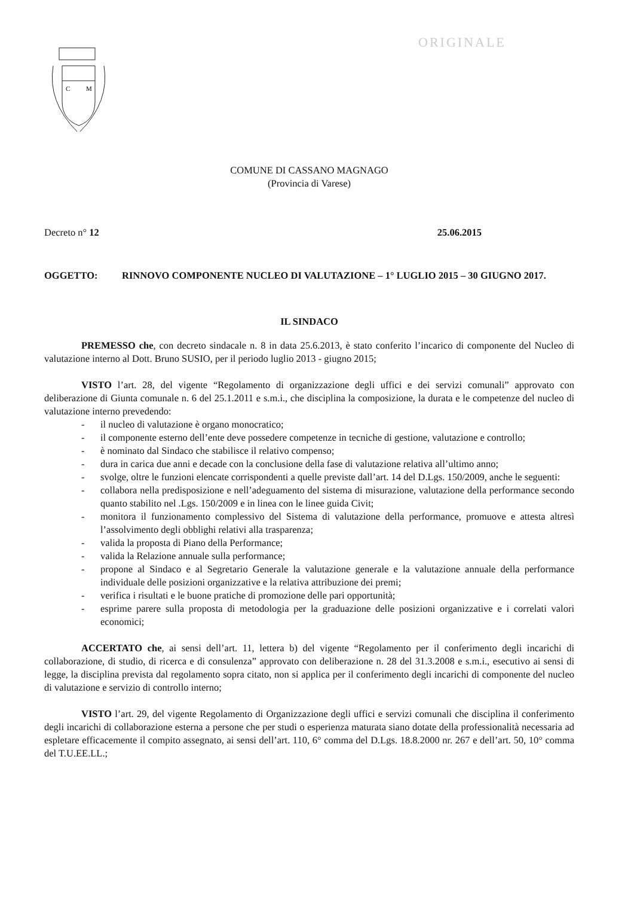ORIGINALE
C
M
COMUNE DI CASSANO MAGNAGO
(Provincia di Varese)
Decreto n° 12 25.06.2015
OGGETTO: RINNOVO COMPONENTE NUCLEO DI VALUTAZIONE – 1° LUGLIO 2015 – 30 GIUGNO 2017.
IL SINDACO
PREMESSO che, con decreto sindacale n. 8 in data 25.6.2013, è stato conferito l’incarico di componente del Nucleo di valutazione interno al Dott. Bruno SUSIO, per il periodo luglio 2013 - giugno 2015;
VISTO l’art. 28, del vigente “Regolamento di organizzazione degli uffici e dei servizi comunali” approvato con deliberazione di Giunta comunale n. 6 del 25.1.2011 e s.m.i., che disciplina la composizione, la durata e le competenze del nucleo di valutazione interno prevedendo:
- il nucleo di valutazione è organo monocratico;
- il componente esterno dell’ente deve possedere competenze in tecniche di gestione, valutazione e controllo;
- è nominato dal Sindaco che stabilisce il relativo compenso;
- dura in carica due anni e decade con la conclusione della fase di valutazione relativa all’ultimo anno;
- svolge, oltre le funzioni elencate corrispondenti a quelle previste dall’art. 14 del D.Lgs. 150/2009, anche le seguenti:
- collabora nella predisposizione e nell’adeguamento del sistema di misurazione, valutazione della performance secondo quanto stabilito nel .Lgs. 150/2009 e in linea con le linee guida Civit;
- monitora il funzionamento complessivo del Sistema di valutazione della performance, promuove e attesta altresì l’assolvimento degli obblighi relativi alla trasparenza;
- valida la proposta di Piano della Performance;
- valida la Relazione annuale sulla performance;
- propone al Sindaco e al Segretario Generale la valutazione generale e la valutazione annuale della performance individuale delle posizioni organizzative e la relativa attribuzione dei premi;
- verifica i risultati e le buone pratiche di promozione delle pari opportunità;
- esprime parere sulla proposta di metodologia per la graduazione delle posizioni organizzative e i correlati valori economici;
ACCERTATO che, ai sensi dell’art. 11, lettera b) del vigente “Regolamento per il conferimento degli incarichi di collaborazione, di studio, di ricerca e di consulenza” approvato con deliberazione n. 28 del 31.3.2008 e s.m.i., esecutivo ai sensi di legge, la disciplina prevista dal regolamento sopra citato, non si applica per il conferimento degli incarichi di componente del nucleo di valutazione e servizio di controllo interno;
VISTO l’art. 29, del vigente Regolamento di Organizzazione degli uffici e servizi comunali che disciplina il conferimento degli incarichi di collaborazione esterna a persone che per studi o esperienza maturata siano dotate della professionalità necessaria ad espletare efficacemente il compito assegnato, ai sensi dell’art. 110, 6° comma del D.Lgs. 18.8.2000 nr. 267 e dell’art. 50, 10° comma del T.U.EE.LL.;